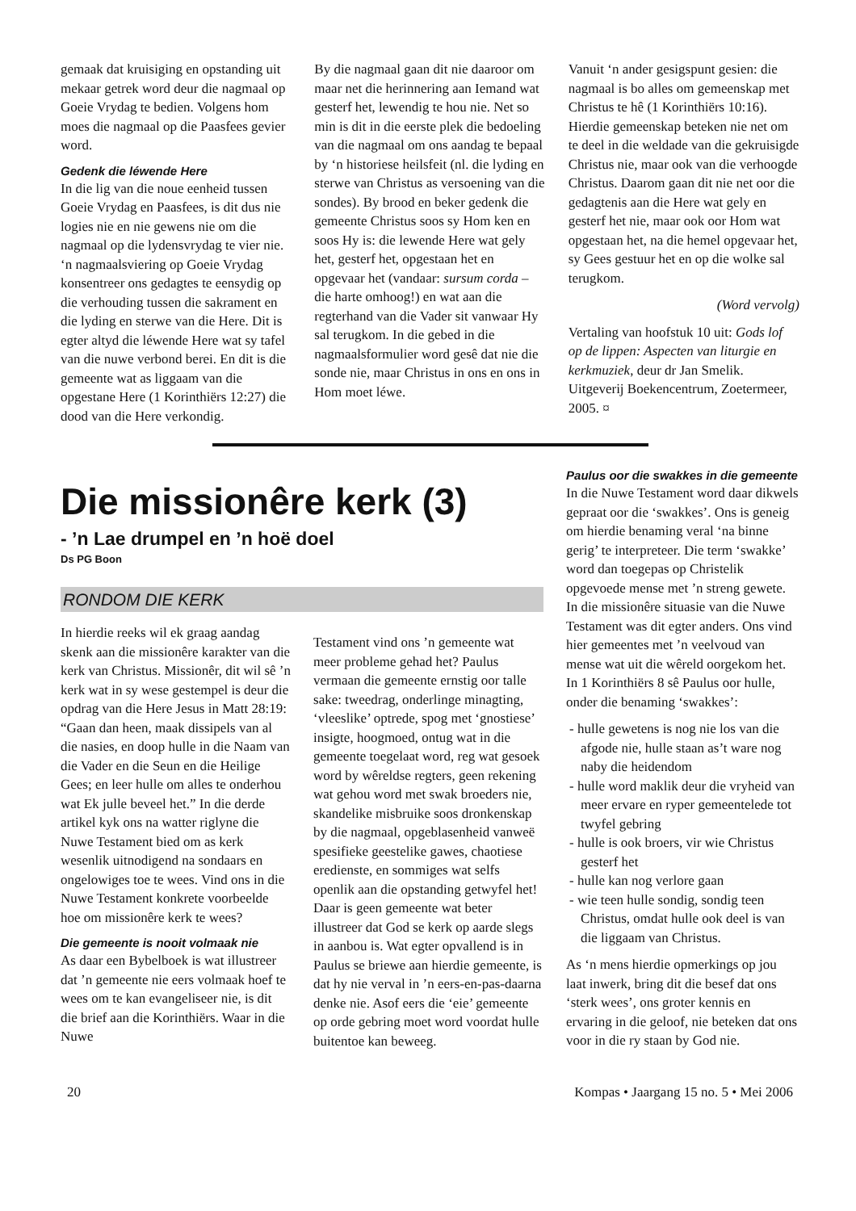gemaak dat kruisiging en opstanding uit mekaar getrek word deur die nagmaal op Goeie Vrydag te bedien. Volgens hom moes die nagmaal op die Paasfees gevier word.
Gedenk die léwende Here
In die lig van die noue eenheid tussen Goeie Vrydag en Paasfees, is dit dus nie logies nie en nie gewens nie om die nagmaal op die lydensvrydag te vier nie. ‘n nagmaalsviering op Goeie Vrydag konsentreer ons gedagtes te eensydig op die verhouding tussen die sakrament en die lyding en sterwe van die Here. Dit is egter altyd die léwende Here wat sy tafel van die nuwe verbond berei. En dit is die gemeente wat as liggaam van die opgestane Here (1 Korinthiërs 12:27) die dood van die Here verkondig.
By die nagmaal gaan dit nie daaroor om maar net die herinnering aan Iemand wat gesterf het, lewendig te hou nie. Net so min is dit in die eerste plek die bedoeling van die nagmaal om ons aandag te bepaal by ‘n historiese heilsfeit (nl. die lyding en sterwe van Christus as versoening van die sondes). By brood en beker gedenk die gemeente Christus soos sy Hom ken en soos Hy is: die lewende Here wat gely het, gesterf het, opgestaan het en opgevaar het (vandaar: sursum corda – die harte omhoog!) en wat aan die regterhand van die Vader sit vanwaar Hy sal terugkom. In die gebed in die nagmaalsformulier word gesê dat nie die sonde nie, maar Christus in ons en ons in Hom moet léwe.
Vanuit ‘n ander gesigspunt gesien: die nagmaal is bo alles om gemeenskap met Christus te hê (1 Korinthiërs 10:16). Hierdie gemeenskap beteken nie net om te deel in die weldade van die gekruisigde Christus nie, maar ook van die verhoogde Christus. Daarom gaan dit nie net oor die gedagtenis aan die Here wat gely en gesterf het nie, maar ook oor Hom wat opgestaan het, na die hemel opgevaar het, sy Gees gestuur het en op die wolke sal terugkom.
(Word vervolg)
Vertaling van hoofstuk 10 uit: Gods lof op de lippen: Aspecten van liturgie en kerkmuziek, deur dr Jan Smelik. Uitgeverij Boekencentrum, Zoetermeer, 2005. ¤
Die missionêre kerk (3)
- ’n Lae drumpel en ’n hoë doel
Ds PG Boon
RONDOM DIE KERK
In hierdie reeks wil ek graag aandag skenk aan die missionêre karakter van die kerk van Christus. Missionêr, dit wil sê ’n kerk wat in sy wese gestempel is deur die opdrag van die Here Jesus in Matt 28:19: “Gaan dan heen, maak dissipels van al die nasies, en doop hulle in die Naam van die Vader en die Seun en die Heilige Gees; en leer hulle om alles te onderhou wat Ek julle beveel het.” In die derde artikel kyk ons na watter riglyne die Nuwe Testament bied om as kerk wesenlik uitnodigend na sondaars en ongelowiges toe te wees. Vind ons in die Nuwe Testament konkrete voorbeelde hoe om missionêre kerk te wees?
Die gemeente is nooit volmaak nie
As daar een Bybelboek is wat illustreer dat ’n gemeente nie eers volmaak hoef te wees om te kan evangeliseer nie, is dit die brief aan die Korinthiërs. Waar in die Nuwe
Testament vind ons ’n gemeente wat meer probleme gehad het? Paulus vermaan die gemeente ernstig oor talle sake: tweedrag, onderlinge minagting, ‘vleeslike’ optrede, spog met ‘gnostiese’ insigte, hoogmoed, ontug wat in die gemeente toegelaat word, reg wat gesoek word by wêreldse regters, geen rekening wat gehou word met swak broeders nie, skandelike misbruike soos dronkenskap by die nagmaal, opgeblasenheid vanweë spesifieke geestelike gawes, chaotiese eredienste, en sommiges wat selfs openlik aan die opstanding getwyfel het! Daar is geen gemeente wat beter illustreer dat God se kerk op aarde slegs in aanbou is. Wat egter opvallend is in Paulus se briewe aan hierdie gemeente, is dat hy nie verval in ’n eers-en-pas-daarna denke nie. Asof eers die ‘eie’ gemeente op orde gebring moet word voordat hulle buitentoe kan beweeg.
Paulus oor die swakkes in die gemeente
In die Nuwe Testament word daar dikwels gepraat oor die ‘swakkes’. Ons is geneig om hierdie benaming veral ‘na binne gerig’ te interpreteer. Die term ‘swakke’ word dan toegepas op Christelik opgevoede mense met ’n streng gewete. In die missionêre situasie van die Nuwe Testament was dit egter anders. Ons vind hier gemeentes met ’n veelvoud van mense wat uit die wêreld oorgekom het. In 1 Korinthiërs 8 sê Paulus oor hulle, onder die benaming ‘swakkes’:
- hulle gewetens is nog nie los van die afgode nie, hulle staan as’t ware nog naby die heidendom
- hulle word maklik deur die vryheid van meer ervare en ryper gemeentelede tot twyfel gebring
- hulle is ook broers, vir wie Christus gesterf het
- hulle kan nog verlore gaan
- wie teen hulle sondig, sondig teen Christus, omdat hulle ook deel is van die liggaam van Christus.
As ‘n mens hierdie opmerkings op jou laat inwerk, bring dit die besef dat ons ‘sterk wees’, ons groter kennis en ervaring in die geloof, nie beteken dat ons voor in die ry staan by God nie.
20 Kompas • Jaargang 15 no. 5 • Mei 2006